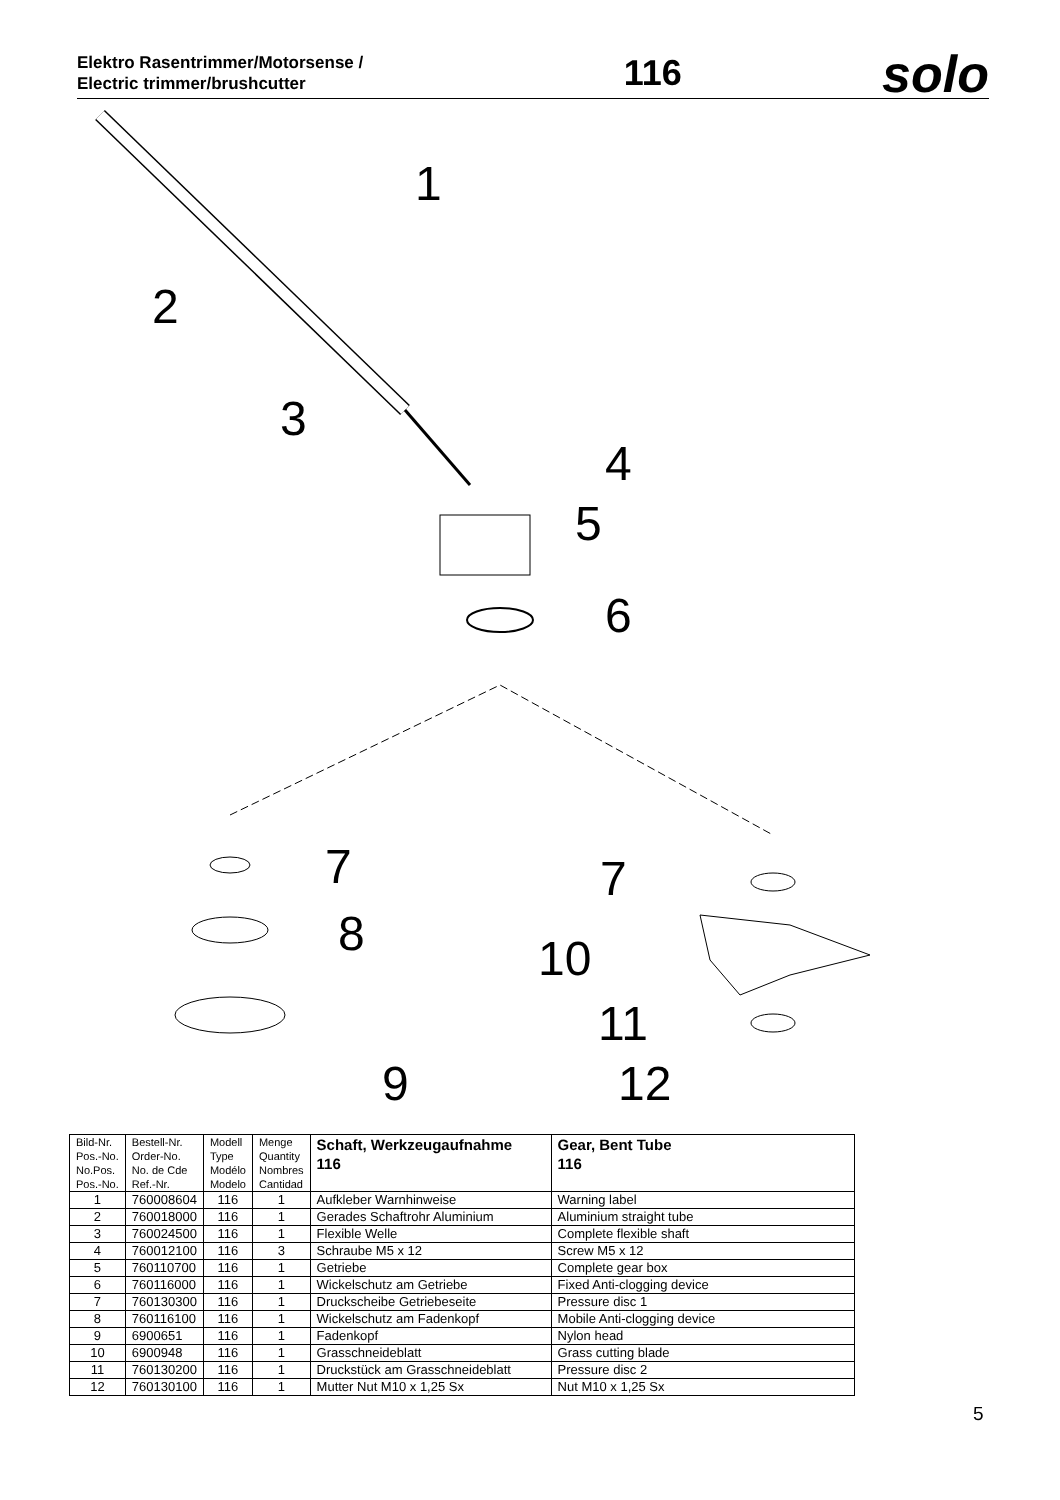Elektro Rasentrimmer/Motorsense /
Electric trimmer/brushcutter
116
solo
1
2
3
4
5
6
7
8
9
7
10
11
12
| Bild-Nr. Pos.-No. No.Pos. Pos.-No. | Bestell-Nr. Order-No. No. de Cde Ref.-Nr. | Modell Type Modélo Modelo | Menge Quantity Nombres Cantidad | Schaft, Werkzeugaufnahme 116 | Gear, Bent Tube 116 |
| --- | --- | --- | --- | --- | --- |
| 1 | 760008604 | 116 | 1 | Aufkleber Warnhinweise | Warning label |
| 2 | 760018000 | 116 | 1 | Gerades Schaftrohr Aluminium | Aluminium straight tube |
| 3 | 760024500 | 116 | 1 | Flexible Welle | Complete flexible shaft |
| 4 | 760012100 | 116 | 3 | Schraube M5 x 12 | Screw M5 x 12 |
| 5 | 760110700 | 116 | 1 | Getriebe | Complete gear box |
| 6 | 760116000 | 116 | 1 | Wickelschutz am Getriebe | Fixed Anti-clogging device |
| 7 | 760130300 | 116 | 1 | Druckscheibe Getriebeseite | Pressure disc 1 |
| 8 | 760116100 | 116 | 1 | Wickelschutz am Fadenkopf | Mobile Anti-clogging device |
| 9 | 6900651 | 116 | 1 | Fadenkopf | Nylon head |
| 10 | 6900948 | 116 | 1 | Grasschneideblatt | Grass cutting blade |
| 11 | 760130200 | 116 | 1 | Druckstück am Grasschneideblatt | Pressure disc 2 |
| 12 | 760130100 | 116 | 1 | Mutter Nut M10 x 1,25 Sx | Nut M10 x 1,25 Sx |
5